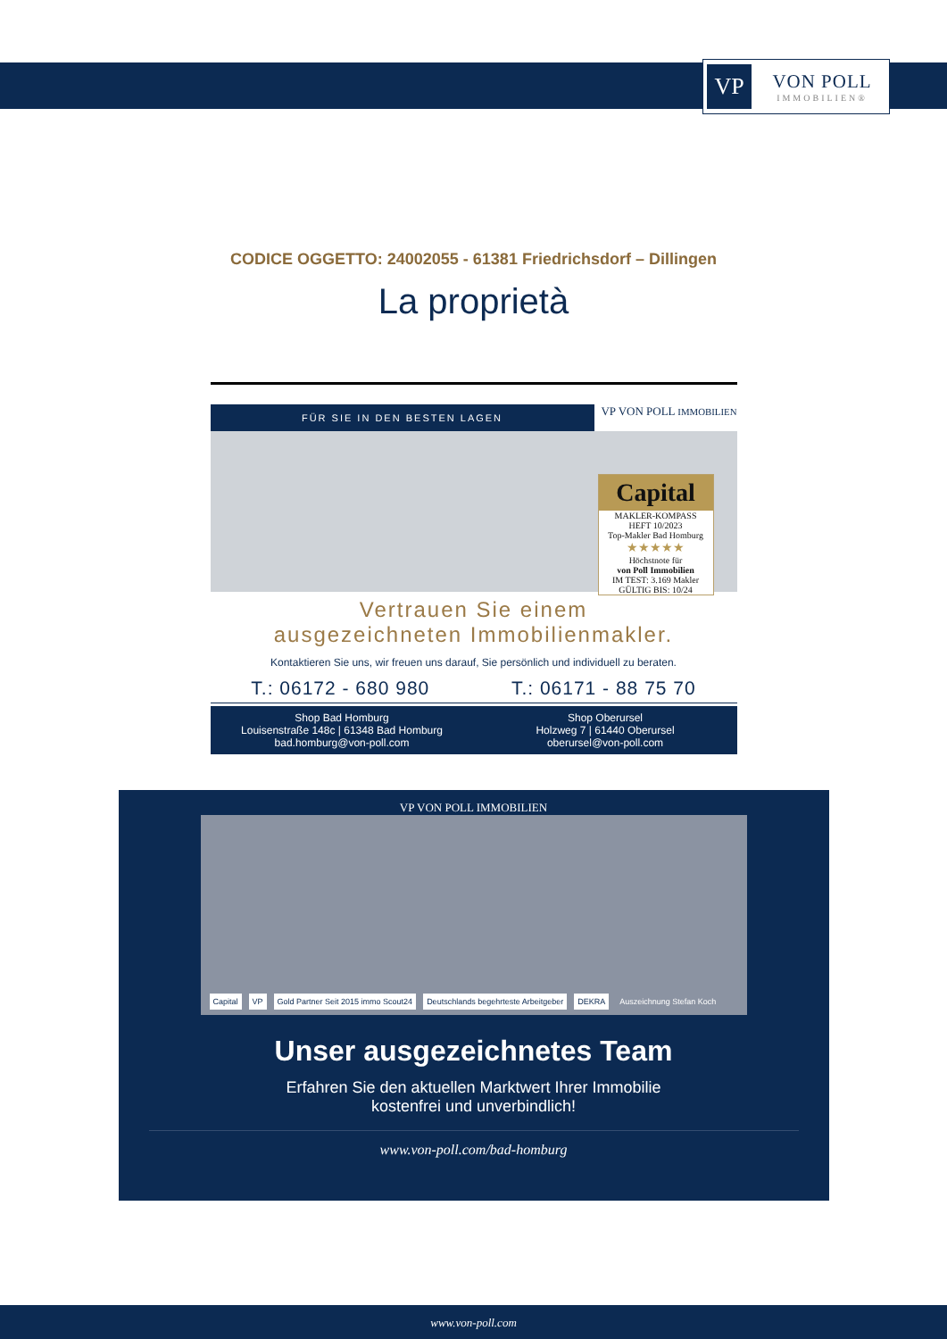VP
VON POLL
IMMOBILIEN®
CODICE OGGETTO: 24002055 - 61381 Friedrichsdorf – Dillingen
La proprietà
FÜR SIE IN DEN BESTEN LAGEN
VP VON POLL IMMOBILIEN
Capital
MAKLER-KOMPASS
HEFT 10/2023
Top-Makler Bad Homburg
★★★★★
Höchstnote für
von Poll Immobilien
IM TEST: 3.169 Makler GÜLTIG BIS: 10/24
Vertrauen Sie einem
ausgezeichneten Immobilienmakler.
Kontaktieren Sie uns, wir freuen uns darauf, Sie persönlich und individuell zu beraten.
T.: 06172 - 680 980 T.: 06171 - 88 75 70
Shop Bad Homburg
Louisenstraße 148c | 61348 Bad Homburg
bad.homburg@von-poll.com
Shop Oberursel
Holzweg 7 | 61440 Oberursel
oberursel@von-poll.com
VP VON POLL IMMOBILIEN
Capital VP Gold Partner Seit 2015 immo Scout24 Deutschlands begehrteste Arbeitgeber DEKRA Auszeichnung Stefan Koch
Unser ausgezeichnetes Team
Erfahren Sie den aktuellen Marktwert Ihrer Immobilie
kostenfrei und unverbindlich!
www.von-poll.com/bad-homburg
www.von-poll.com